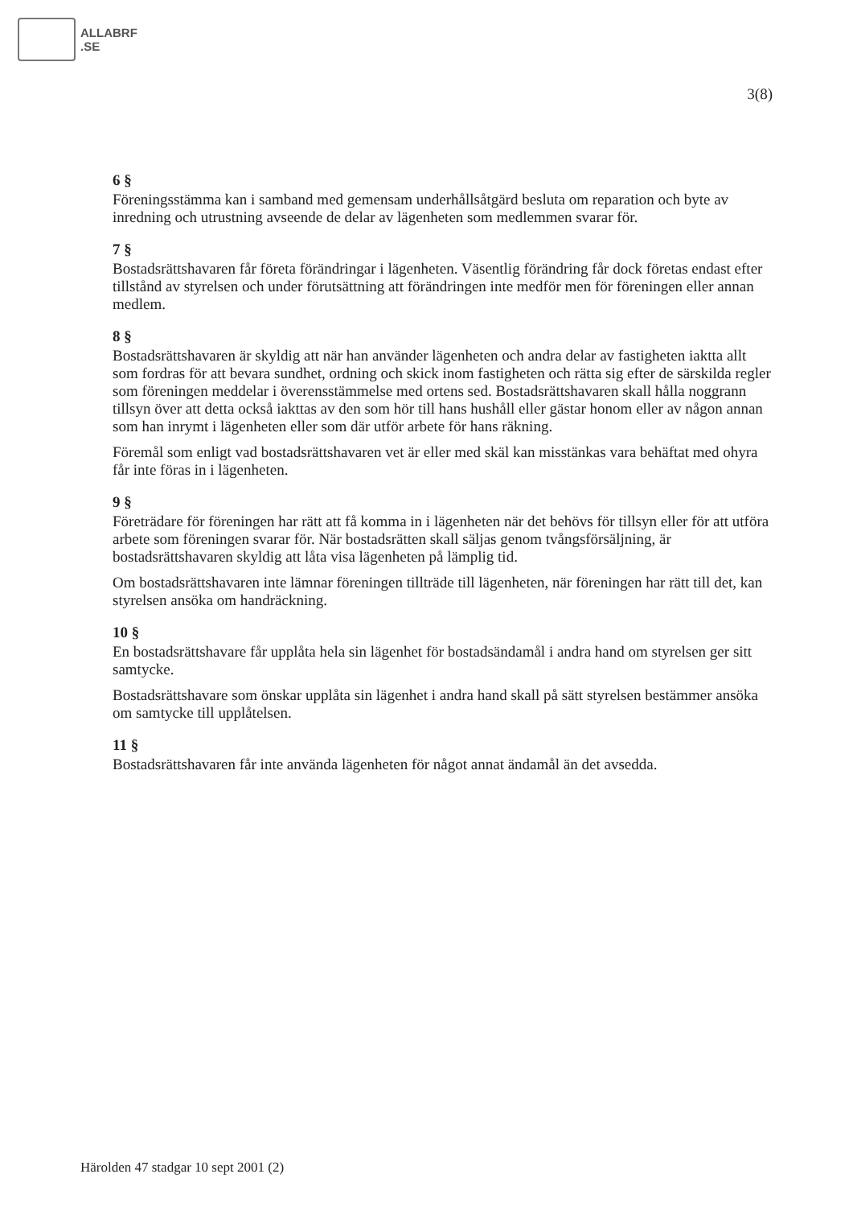ALLABRF
.SE
3(8)
6 §
Föreningsstämma kan i samband med gemensam underhållsåtgärd besluta om reparation och byte av inredning och utrustning avseende de delar av lägenheten som medlemmen svarar för.
7 §
Bostadsrättshavaren får företa förändringar i lägenheten. Väsentlig förändring får dock företas endast efter tillstånd av styrelsen och under förutsättning att förändringen inte medför men för föreningen eller annan medlem.
8 §
Bostadsrättshavaren är skyldig att när han använder lägenheten och andra delar av fastigheten iaktta allt som fordras för att bevara sundhet, ordning och skick inom fastigheten och rätta sig efter de särskilda regler som föreningen meddelar i överensstämmelse med ortens sed. Bostadsrättshavaren skall hålla noggrann tillsyn över att detta också iakttas av den som hör till hans hushåll eller gästar honom eller av någon annan som han inrymt i lägenheten eller som där utför arbete för hans räkning.
Föremål som enligt vad bostadsrättshavaren vet är eller med skäl kan misstänkas vara behäftat med ohyra får inte föras in i lägenheten.
9 §
Företrädare för föreningen har rätt att få komma in i lägenheten när det behövs för tillsyn eller för att utföra arbete som föreningen svarar för. När bostadsrätten skall säljas genom tvångsförsäljning, är bostadsrättshavaren skyldig att låta visa lägenheten på lämplig tid.
Om bostadsrättshavaren inte lämnar föreningen tillträde till lägenheten, när föreningen har rätt till det, kan styrelsen ansöka om handräckning.
10 §
En bostadsrättshavare får upplåta hela sin lägenhet för bostadsändamål i andra hand om styrelsen ger sitt samtycke.
Bostadsrättshavare som önskar upplåta sin lägenhet i andra hand skall på sätt styrelsen bestämmer ansöka om samtycke till upplåtelsen.
11 §
Bostadsrättshavaren får inte använda lägenheten för något annat ändamål än det avsedda.
Härolden 47 stadgar 10 sept 2001 (2)